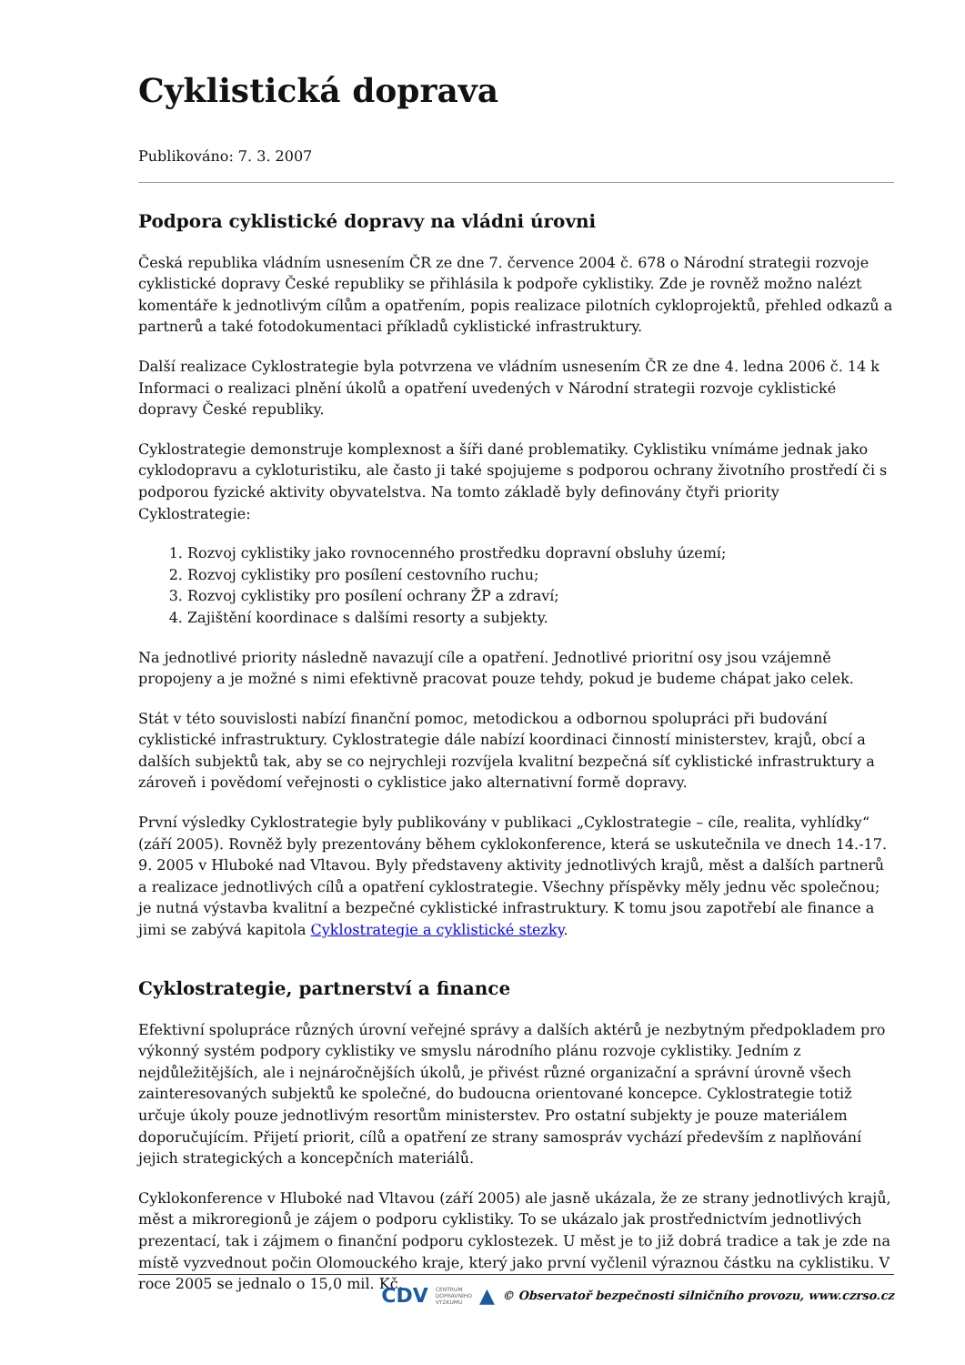Cyklistická doprava
Publikováno: 7. 3. 2007
Podpora cyklistické dopravy na vládni úrovni
Česká republika vládním usnesením ČR ze dne 7. července 2004 č. 678 o Národní strategii rozvoje cyklistické dopravy České republiky se přihlásila k podpoře cyklistiky. Zde je rovněž možno nalézt komentáře k jednotlivým cílům a opatřením, popis realizace pilotních cykloprojektů, přehled odkazů a partnerů a také fotodokumentaci příkladů cyklistické infrastruktury.
Další realizace Cyklostrategie byla potvrzena ve vládním usnesením ČR ze dne 4. ledna 2006 č. 14 k Informaci o realizaci plnění úkolů a opatření uvedených v Národní strategii rozvoje cyklistické dopravy České republiky.
Cyklostrategie demonstruje komplexnost a šíři dané problematiky. Cyklistiku vnímáme jednak jako cyklodopravu a cykloturistiku, ale často ji také spojujeme s podporou ochrany životního prostředí či s podporou fyzické aktivity obyvatelstva. Na tomto základě byly definovány čtyři priority Cyklostrategie:
1. Rozvoj cyklistiky jako rovnocenného prostředku dopravní obsluhy území;
2. Rozvoj cyklistiky pro posílení cestovního ruchu;
3. Rozvoj cyklistiky pro posílení ochrany ŽP a zdraví;
4. Zajištění koordinace s dalšími resorty a subjekty.
Na jednotlivé priority následně navazují cíle a opatření. Jednotlivé prioritní osy jsou vzájemně propojeny a je možné s nimi efektivně pracovat pouze tehdy, pokud je budeme chápat jako celek.
Stát v této souvislosti nabízí finanční pomoc, metodickou a odbornou spolupráci při budování cyklistické infrastruktury. Cyklostrategie dále nabízí koordinaci činností ministerstev, krajů, obcí a dalších subjektů tak, aby se co nejrychleji rozvíjela kvalitní bezpečná síť cyklistické infrastruktury a zároveň i povědomí veřejnosti o cyklistice jako alternativní formě dopravy.
První výsledky Cyklostrategie byly publikovány v publikaci „Cyklostrategie – cíle, realita, vyhlídky“ (září 2005). Rovněž byly prezentovány během cyklokonference, která se uskutečnila ve dnech 14.-17. 9. 2005 v Hluboké nad Vltavou. Byly představeny aktivity jednotlivých krajů, měst a dalších partnerů a realizace jednotlivých cílů a opatření cyklostrategie. Všechny příspěvky měly jednu věc společnou; je nutná výstavba kvalitní a bezpečné cyklistické infrastruktury. K tomu jsou zapotřebí ale finance a jimi se zabývá kapitola Cyklostrategie a cyklistické stezky.
Cyklostrategie, partnerství a finance
Efektivní spolupráce různých úrovní veřejné správy a dalších aktérů je nezbytným předpokladem pro výkonný systém podpory cyklistiky ve smyslu národního plánu rozvoje cyklistiky. Jedním z nejdůležitějších, ale i nejnáročnějších úkolů, je přivést různé organizační a správní úrovně všech zainteresovaných subjektů ke společné, do budoucna orientované koncepce. Cyklostrategie totiž určuje úkoly pouze jednotlivým resortům ministerstev. Pro ostatní subjekty je pouze materiálem doporučujícím. Přijetí priorit, cílů a opatření ze strany samospráv vychází především z naplňování jejich strategických a koncepčních materiálů.
Cyklokonference v Hluboké nad Vltavou (září 2005) ale jasně ukázala, že ze strany jednotlivých krajů, měst a mikroregionů je zájem o podporu cyklistiky. To se ukázalo jak prostřednictvím jednotlivých prezentací, tak i zájmem o finanční podporu cyklostezek. U měst je to již dobrá tradice a tak je zde na místě vyzvednout počin Olomouckého kraje, který jako první vyčlenil výraznou částku na cyklistiku. V roce 2005 se jednalo o 15,0 mil. Kč.
CDV CENTRUM
DOPRAVNÍHO
VÝZKUMU ▲ © Observatoř bezpečnosti silničního provozu, www.czrso.cz